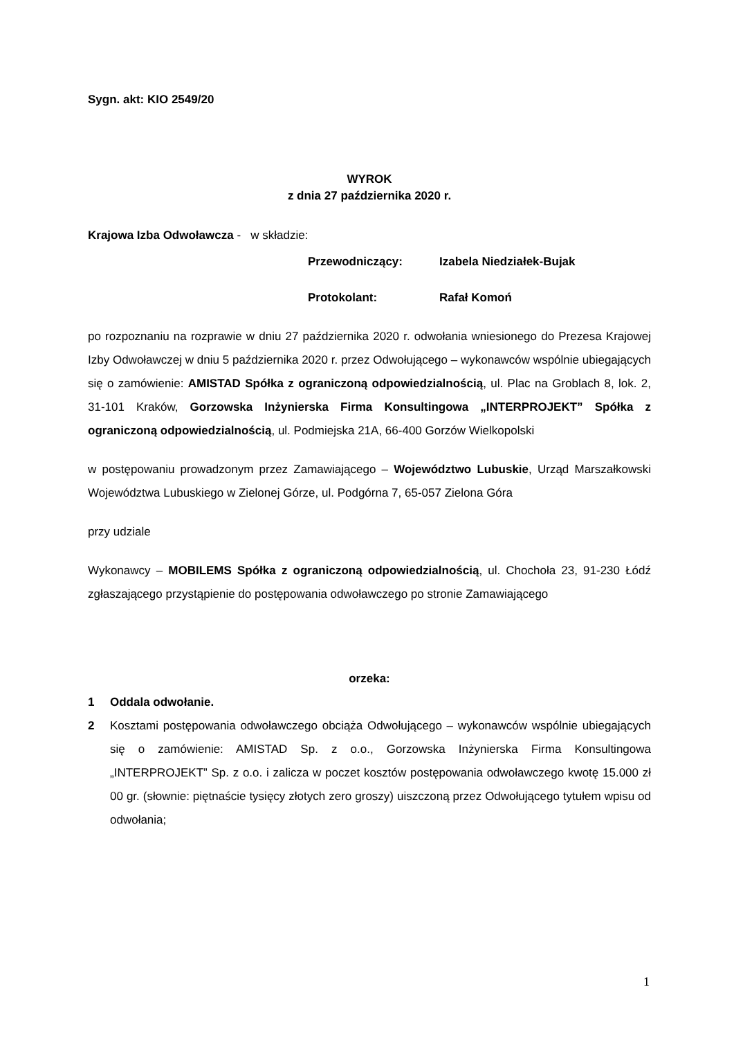Sygn. akt: KIO 2549/20
WYROK
z dnia 27 października 2020 r.
Krajowa Izba Odwoławcza - w składzie:
Przewodniczący: Izabela Niedziałek-Bujak
Protokolant: Rafał Komoń
po rozpoznaniu na rozprawie w dniu 27 października 2020 r. odwołania wniesionego do Prezesa Krajowej Izby Odwoławczej w dniu 5 października 2020 r. przez Odwołującego – wykonawców wspólnie ubiegających się o zamówienie: AMISTAD Spółka z ograniczoną odpowiedzialnością, ul. Plac na Groblach 8, lok. 2, 31-101 Kraków, Gorzowska Inżynierska Firma Konsultingowa „INTERPROJEKT” Spółka z ograniczoną odpowiedzialnością, ul. Podmiejska 21A, 66-400 Gorzów Wielkopolski
w postępowaniu prowadzonym przez Zamawiającego – Województwo Lubuskie, Urząd Marszałkowski Województwa Lubuskiego w Zielonej Górze, ul. Podgórna 7, 65-057 Zielona Góra
przy udziale
Wykonawcy – MOBILEMS Spółka z ograniczoną odpowiedzialnością, ul. Chochoła 23, 91-230 Łódź zgłaszającego przystąpienie do postępowania odwoławczego po stronie Zamawiającego
orzeka:
1 Oddala odwołanie.
2 Kosztami postępowania odwoławczego obciąża Odwołującego – wykonawców wspólnie ubiegających się o zamówienie: AMISTAD Sp. z o.o., Gorzowska Inżynierska Firma Konsultingowa „INTERPROJEKT” Sp. z o.o. i zalicza w poczet kosztów postępowania odwoławczego kwotę 15.000 zł 00 gr. (słownie: piętnaście tysięcy złotych zero groszy) uiszczoną przez Odwołującego tytułem wpisu od odwołania;
1